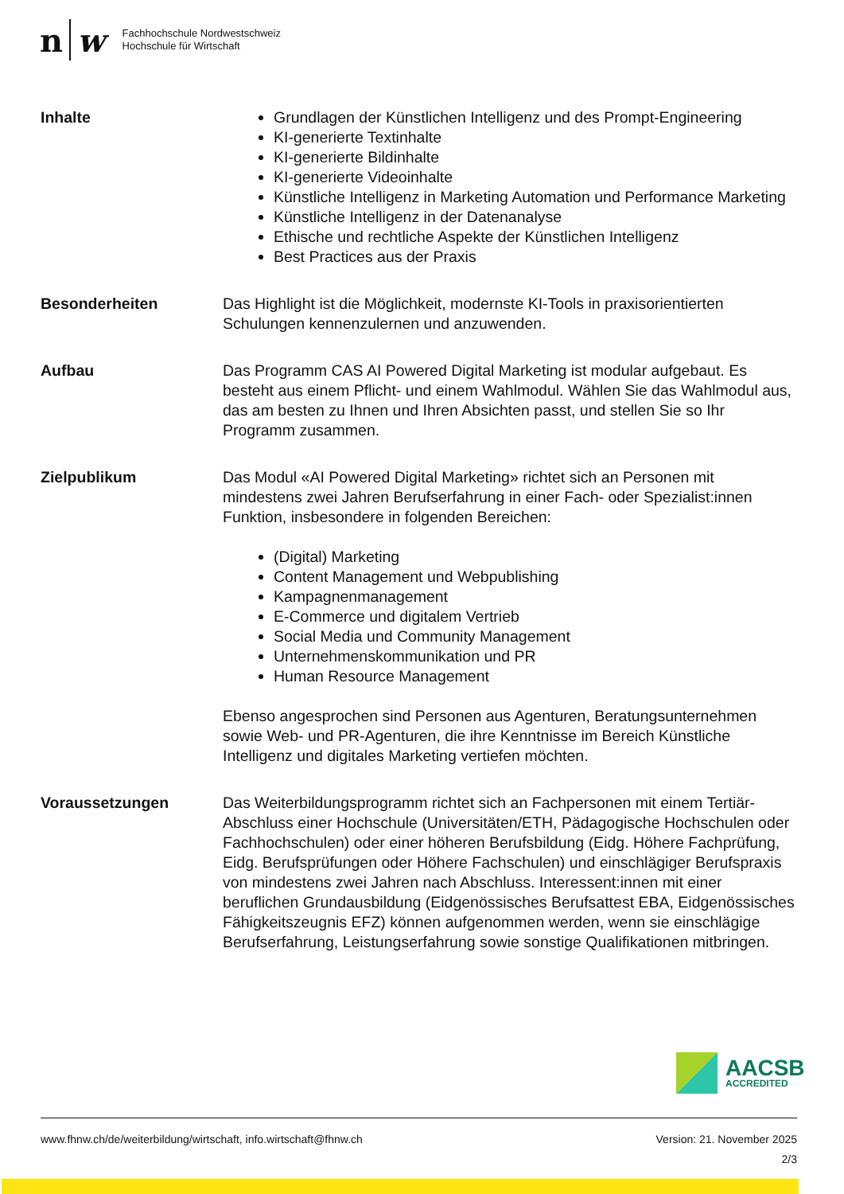n w
Fachhochschule Nordwestschweiz
Hochschule für Wirtschaft
Inhalte Grundlagen der Künstlichen Intelligenz und des Prompt-Engineering
KI-generierte Textinhalte
KI-generierte Bildinhalte
KI-generierte Videoinhalte
Künstliche Intelligenz in Marketing Automation und Performance Marketing
Künstliche Intelligenz in der Datenanalyse
Ethische und rechtliche Aspekte der Künstlichen Intelligenz
Best Practices aus der Praxis
Besonderheiten Das Highlight ist die Möglichkeit, modernste KI-Tools in praxisorientierten Schulungen kennenzulernen und anzuwenden.
Aufbau Das Programm CAS AI Powered Digital Marketing ist modular aufgebaut. Es besteht aus einem Pflicht- und einem Wahlmodul. Wählen Sie das Wahlmodul aus, das am besten zu Ihnen und Ihren Absichten passt, und stellen Sie so Ihr Programm zusammen.
Zielpublikum Das Modul «AI Powered Digital Marketing» richtet sich an Personen mit mindestens zwei Jahren Berufserfahrung in einer Fach- oder Spezialist:innen Funktion, insbesondere in folgenden Bereichen:
(Digital) Marketing
Content Management und Webpublishing
Kampagnenmanagement
E-Commerce und digitalem Vertrieb
Social Media und Community Management
Unternehmenskommunikation und PR
Human Resource Management
Ebenso angesprochen sind Personen aus Agenturen, Beratungsunternehmen sowie Web- und PR-Agenturen, die ihre Kenntnisse im Bereich Künstliche Intelligenz und digitales Marketing vertiefen möchten.
Voraussetzungen Das Weiterbildungsprogramm richtet sich an Fachpersonen mit einem Tertiär-Abschluss einer Hochschule (Universitäten/ETH, Pädagogische Hochschulen oder Fachhochschulen) oder einer höheren Berufsbildung (Eidg. Höhere Fachprüfung, Eidg. Berufsprüfungen oder Höhere Fachschulen) und einschlägiger Berufspraxis von mindestens zwei Jahren nach Abschluss. Interessent:innen mit einer beruflichen Grundausbildung (Eidgenössisches Berufsattest EBA, Eidgenössisches Fähigkeitszeugnis EFZ) können aufgenommen werden, wenn sie einschlägige Berufserfahrung, Leistungserfahrung sowie sonstige Qualifikationen mitbringen.
AACSB
ACCREDITED
www.fhnw.ch/de/weiterbildung/wirtschaft, info.wirtschaft@fhnw.ch
Version: 21. November 2025
2/3